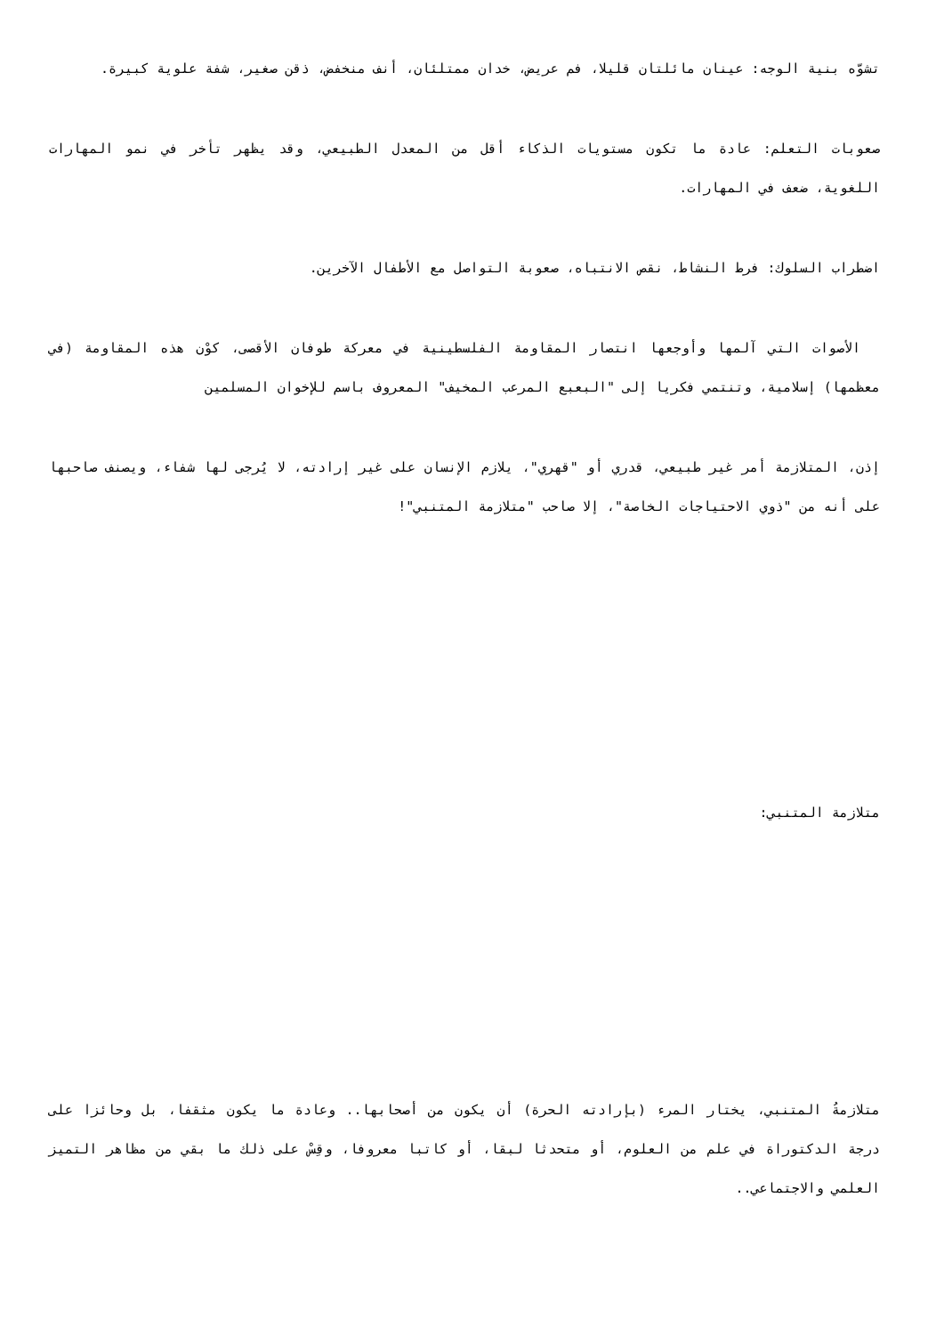تشوّه بنية الوجه: عينان مائلتان قليلا، فم عريض، خدان ممتلئان، أنف منخفض، ذقن صغير، شفة علوية كبيرة.
صعوبات التعلم: عادة ما تكون مستويات الذكاء أقل من المعدل الطبيعي، وقد يظهر تأخر في نمو المهارات اللغوية، ضعف في المهارات.
اضطراب السلوك: فرط النشاط، نقص الانتباه، صعوبة التواصل مع الأطفال الآخرين.
الأصوات التي آلمها وأوجعها انتصار المقاومة الفلسطينية في معركة طوفان الأقصى، كوْن هذه المقاومة (في معظمها) إسلامية، وتنتمي فكريا إلى "البعبع المرعب المخيف" المعروف باسم للإخوان المسلمين
إذن، المتلازمة أمر غير طبيعي، قدري أو "قهري"، يلازم الإنسان على غير إرادته، لا يُرجى لها شفاء، ويصنف صاحبها على أنه من "ذوي الاحتياجات الخاصة"، إلا صاحب "متلازمة المتنبي"!
متلازمة المتنبي:
متلازمةُ المتنبي، يختار المرء (بإرادته الحرة) أن يكون من أصحابها.. وعادة ما يكون مثقفا، بل وحائزا على درجة الدكتوراة في علم من العلوم، أو متحدثا لبقا، أو كاتبا معروفا، وقِسْ على ذلك ما بقي من مظاهر التميز العلمي والاجتماعي..